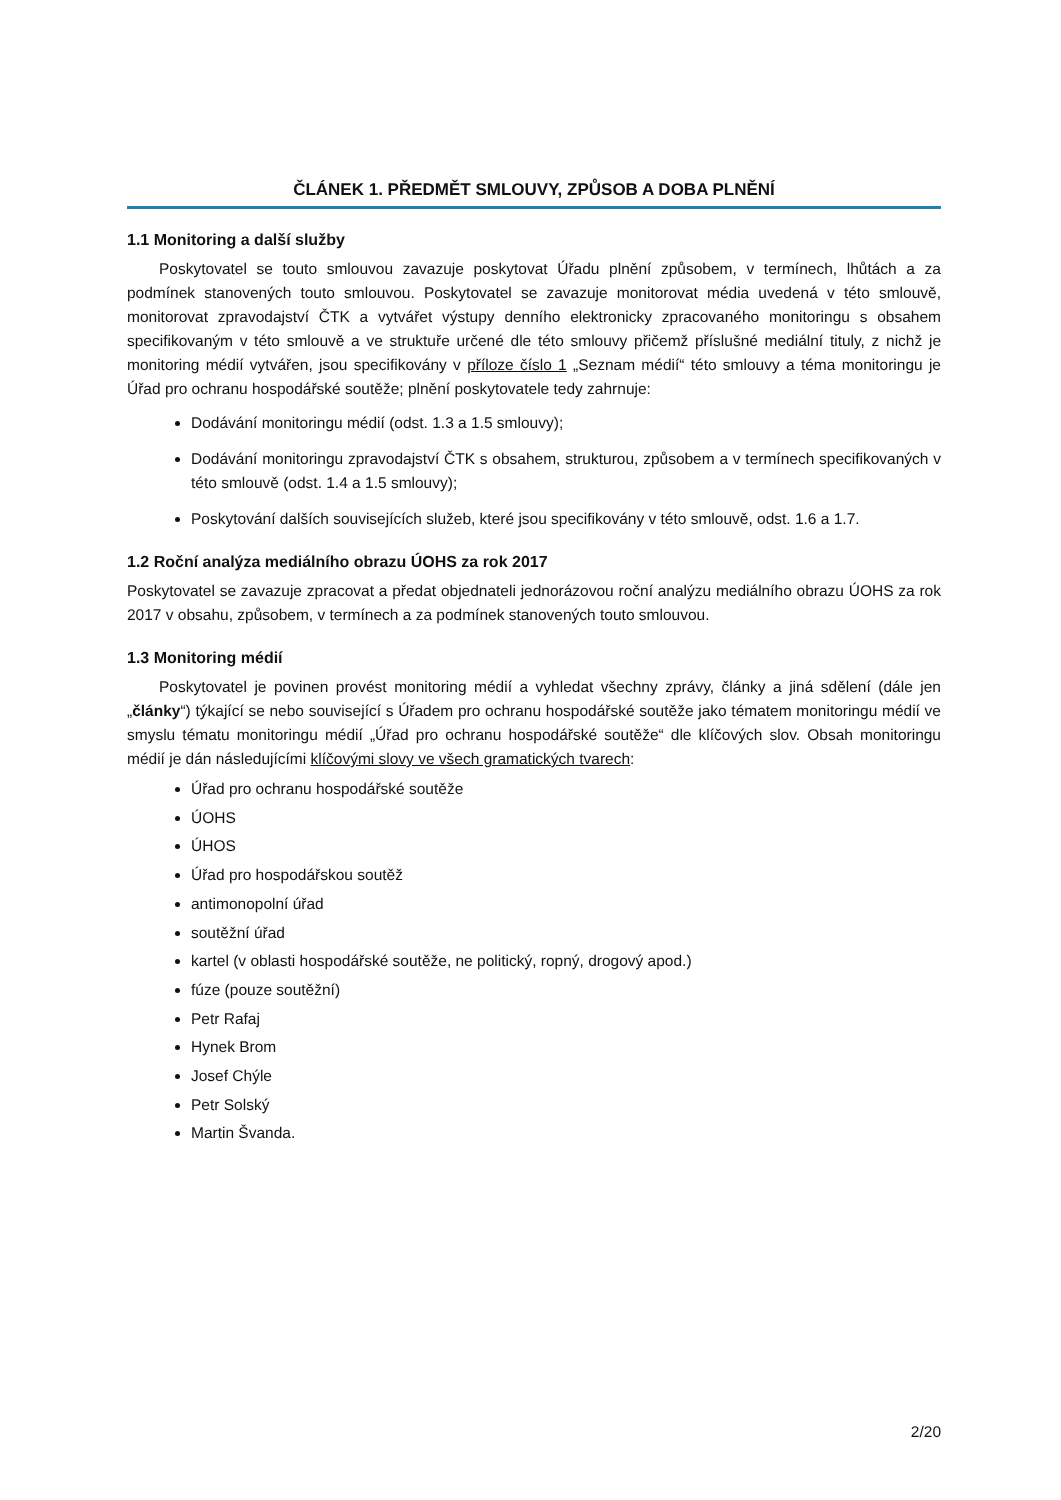ČLÁNEK 1. PŘEDMĚT SMLOUVY, ZPŮSOB A DOBA PLNĚNÍ
1.1 Monitoring a další služby
Poskytovatel se touto smlouvou zavazuje poskytovat Úřadu plnění způsobem, v termínech, lhůtách a za podmínek stanovených touto smlouvou. Poskytovatel se zavazuje monitorovat média uvedená v této smlouvě, monitorovat zpravodajství ČTK a vytvářet výstupy denního elektronicky zpracovaného monitoringu s obsahem specifikovaným v této smlouvě a ve struktuře určené dle této smlouvy přičemž příslušné mediální tituly, z nichž je monitoring médií vytvářen, jsou specifikovány v příloze číslo 1 „Seznam médií“ této smlouvy a téma monitoringu je Úřad pro ochranu hospodářské soutěže; plnění poskytovatele tedy zahrnuje:
Dodávání monitoringu médií (odst. 1.3 a 1.5 smlouvy);
Dodávání monitoringu zpravodajství ČTK s obsahem, strukturou, způsobem a v termínech specifikovaných v této smlouvě (odst. 1.4 a 1.5 smlouvy);
Poskytování dalších souvisejících služeb, které jsou specifikovány v této smlouvě, odst. 1.6 a 1.7.
1.2 Roční analýza mediálního obrazu ÚOHS za rok 2017
Poskytovatel se zavazuje zpracovat a předat objednateli jednorázovou roční analýzu mediálního obrazu ÚOHS za rok 2017 v obsahu, způsobem, v termínech a za podmínek stanovených touto smlouvou.
1.3 Monitoring médií
Poskytovatel je povinen provést monitoring médií a vyhledat všechny zprávy, články a jiná sdělení (dále jen „články“) týkající se nebo související s Úřadem pro ochranu hospodářské soutěže jako tématem monitoringu médií ve smyslu tématu monitoringu médií „Úřad pro ochranu hospodářské soutěže“ dle klíčových slov. Obsah monitoringu médií je dán následujícími klíčovými slovy ve všech gramatických tvarech:
Úřad pro ochranu hospodářské soutěže
ÚOHS
ÚHOS
Úřad pro hospodářskou soutěž
antimonopolní úřad
soutěžní úřad
kartel (v oblasti hospodářské soutěže, ne politický, ropný, drogový apod.)
fúze (pouze soutěžní)
Petr Rafaj
Hynek Brom
Josef Chýle
Petr Solský
Martin Švanda.
2/20